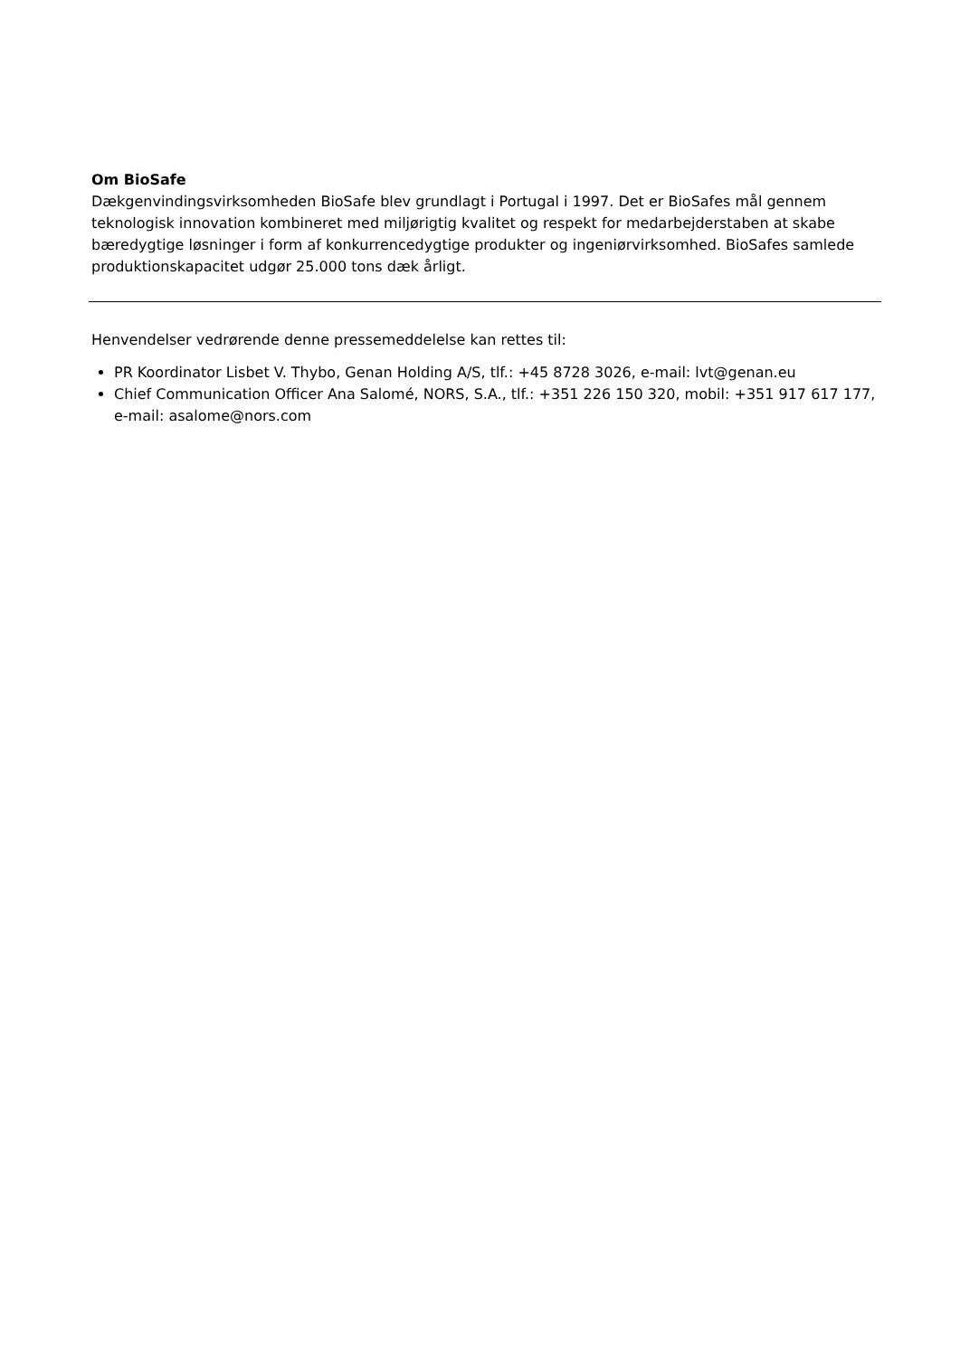Om BioSafe
Dækgenvindingsvirksomheden BioSafe blev grundlagt i Portugal i 1997. Det er BioSafes mål gennem teknologisk innovation kombineret med miljørigtig kvalitet og respekt for medarbejderstaben at skabe bæredygtige løsninger i form af konkurrencedygtige produkter og ingeniørvirksomhed. BioSafes samlede produktionskapacitet udgør 25.000 tons dæk årligt.
Henvendelser vedrørende denne pressemeddelelse kan rettes til:
PR Koordinator Lisbet V. Thybo, Genan Holding A/S, tlf.: +45 8728 3026, e-mail: lvt@genan.eu
Chief Communication Officer Ana Salomé, NORS, S.A., tlf.: +351 226 150 320, mobil: +351 917 617 177, e-mail: asalome@nors.com